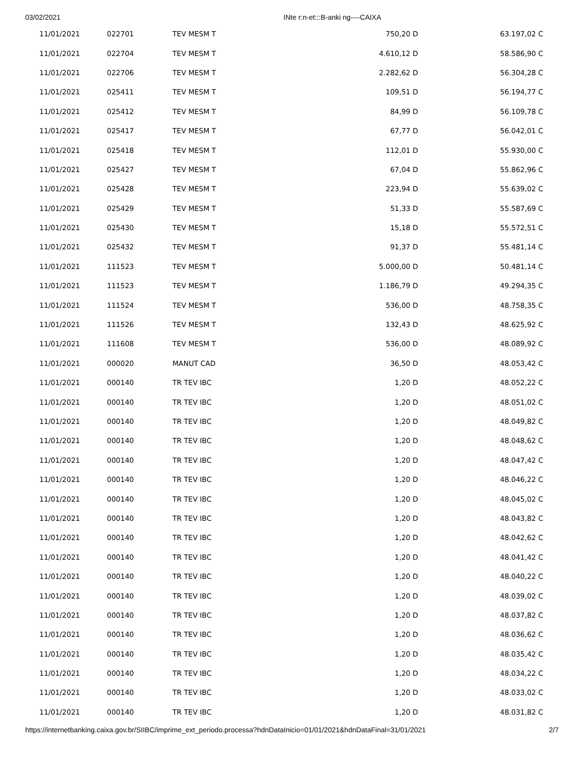03/02/2021 INte r:n-et:::B-anki ng----CAIXA
| 11/01/2021 | 022701 | TEV MESM T | 750,20 D | 63.197,02 C |
| 11/01/2021 | 022704 | TEV MESM T | 4.610,12 D | 58.586,90 C |
| 11/01/2021 | 022706 | TEV MESM T | 2.282,62 D | 56.304,28 C |
| 11/01/2021 | 025411 | TEV MESM T | 109,51 D | 56.194,77 C |
| 11/01/2021 | 025412 | TEV MESM T | 84,99 D | 56.109,78 C |
| 11/01/2021 | 025417 | TEV MESM T | 67,77 D | 56.042,01 C |
| 11/01/2021 | 025418 | TEV MESM T | 112,01 D | 55.930,00 C |
| 11/01/2021 | 025427 | TEV MESM T | 67,04 D | 55.862,96 C |
| 11/01/2021 | 025428 | TEV MESM T | 223,94 D | 55.639,02 C |
| 11/01/2021 | 025429 | TEV MESM T | 51,33 D | 55.587,69 C |
| 11/01/2021 | 025430 | TEV MESM T | 15,18 D | 55.572,51 C |
| 11/01/2021 | 025432 | TEV MESM T | 91,37 D | 55.481,14 C |
| 11/01/2021 | 111523 | TEV MESM T | 5.000,00 D | 50.481,14 C |
| 11/01/2021 | 111523 | TEV MESM T | 1.186,79 D | 49.294,35 C |
| 11/01/2021 | 111524 | TEV MESM T | 536,00 D | 48.758,35 C |
| 11/01/2021 | 111526 | TEV MESM T | 132,43 D | 48.625,92 C |
| 11/01/2021 | 111608 | TEV MESM T | 536,00 D | 48.089,92 C |
| 11/01/2021 | 000020 | MANUT CAD | 36,50 D | 48.053,42 C |
| 11/01/2021 | 000140 | TR TEV IBC | 1,20 D | 48.052,22 C |
| 11/01/2021 | 000140 | TR TEV IBC | 1,20 D | 48.051,02 C |
| 11/01/2021 | 000140 | TR TEV IBC | 1,20 D | 48.049,82 C |
| 11/01/2021 | 000140 | TR TEV IBC | 1,20 D | 48.048,62 C |
| 11/01/2021 | 000140 | TR TEV IBC | 1,20 D | 48.047,42 C |
| 11/01/2021 | 000140 | TR TEV IBC | 1,20 D | 48.046,22 C |
| 11/01/2021 | 000140 | TR TEV IBC | 1,20 D | 48.045,02 C |
| 11/01/2021 | 000140 | TR TEV IBC | 1,20 D | 48.043,82 C |
| 11/01/2021 | 000140 | TR TEV IBC | 1,20 D | 48.042,62 C |
| 11/01/2021 | 000140 | TR TEV IBC | 1,20 D | 48.041,42 C |
| 11/01/2021 | 000140 | TR TEV IBC | 1,20 D | 48.040,22 C |
| 11/01/2021 | 000140 | TR TEV IBC | 1,20 D | 48.039,02 C |
| 11/01/2021 | 000140 | TR TEV IBC | 1,20 D | 48.037,82 C |
| 11/01/2021 | 000140 | TR TEV IBC | 1,20 D | 48.036,62 C |
| 11/01/2021 | 000140 | TR TEV IBC | 1,20 D | 48.035,42 C |
| 11/01/2021 | 000140 | TR TEV IBC | 1,20 D | 48.034,22 C |
| 11/01/2021 | 000140 | TR TEV IBC | 1,20 D | 48.033,02 C |
| 11/01/2021 | 000140 | TR TEV IBC | 1,20 D | 48.031,82 C |
https://internetbanking.caixa.gov.br/SIIBC/imprime_ext_periodo.processa?hdnDataInicio=01/01/2021&hdnDataFinal=31/01/2021 2/7